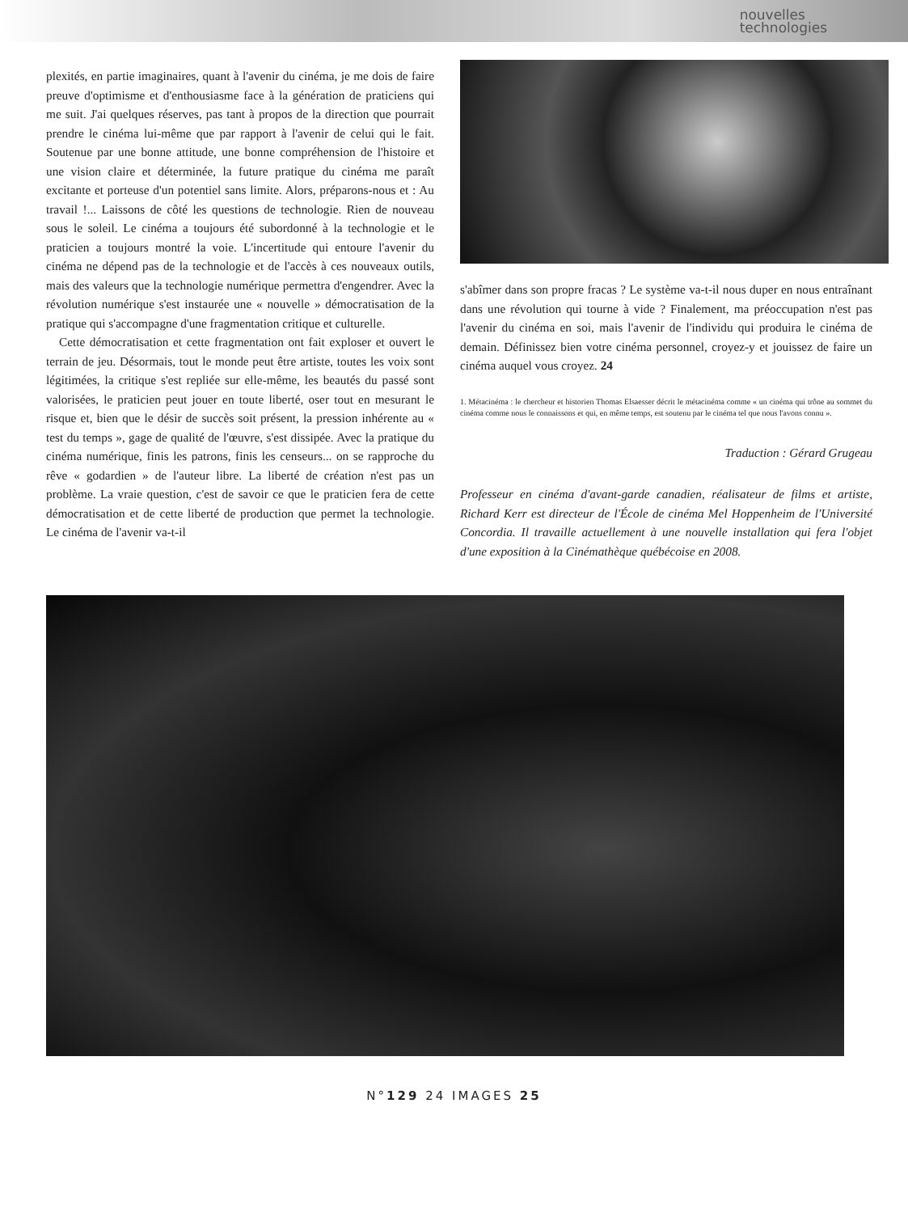nouvelles
technologies
plexités, en partie imaginaires, quant à l'avenir du cinéma, je me dois de faire preuve d'optimisme et d'enthousiasme face à la génération de praticiens qui me suit. J'ai quelques réserves, pas tant à propos de la direction que pourrait prendre le cinéma lui-même que par rapport à l'avenir de celui qui le fait. Soutenue par une bonne attitude, une bonne compréhension de l'histoire et une vision claire et déterminée, la future pratique du cinéma me paraît excitante et porteuse d'un potentiel sans limite. Alors, préparons-nous et : Au travail !... Laissons de côté les questions de technologie. Rien de nouveau sous le soleil. Le cinéma a toujours été subordonné à la technologie et le praticien a toujours montré la voie. L'incertitude qui entoure l'avenir du cinéma ne dépend pas de la technologie et de l'accès à ces nouveaux outils, mais des valeurs que la technologie numérique permettra d'engendrer. Avec la révolution numérique s'est instaurée une « nouvelle » démocratisation de la pratique qui s'accompagne d'une fragmentation critique et culturelle.
Cette démocratisation et cette fragmentation ont fait exploser et ouvert le terrain de jeu. Désormais, tout le monde peut être artiste, toutes les voix sont légitimées, la critique s'est repliée sur elle-même, les beautés du passé sont valorisées, le praticien peut jouer en toute liberté, oser tout en mesurant le risque et, bien que le désir de succès soit présent, la pression inhérente au « test du temps », gage de qualité de l'œuvre, s'est dissipée. Avec la pratique du cinéma numérique, finis les patrons, finis les censeurs... on se rapproche du rêve « godardien » de l'auteur libre. La liberté de création n'est pas un problème. La vraie question, c'est de savoir ce que le praticien fera de cette démocratisation et de cette liberté de production que permet la technologie. Le cinéma de l'avenir va-t-il
s'abîmer dans son propre fracas ? Le système va-t-il nous duper en nous entraînant dans une révolution qui tourne à vide ? Finalement, ma préoccupation n'est pas l'avenir du cinéma en soi, mais l'avenir de l'individu qui produira le cinéma de demain. Définissez bien votre cinéma personnel, croyez-y et jouissez de faire un cinéma auquel vous croyez. 24
1. Métacinéma : le chercheur et historien Thomas Elsaesser décrit le métacinéma comme « un cinéma qui trône au sommet du cinéma comme nous le connaissons et qui, en même temps, est soutenu par le cinéma tel que nous l'avons connu ».
Traduction : Gérard Grugeau
Professeur en cinéma d'avant-garde canadien, réalisateur de films et artiste, Richard Kerr est directeur de l'École de cinéma Mel Hoppenheim de l'Université Concordia. Il travaille actuellement à une nouvelle installation qui fera l'objet d'une exposition à la Cinémathèque québécoise en 2008.
N°129 24 IMAGES 25